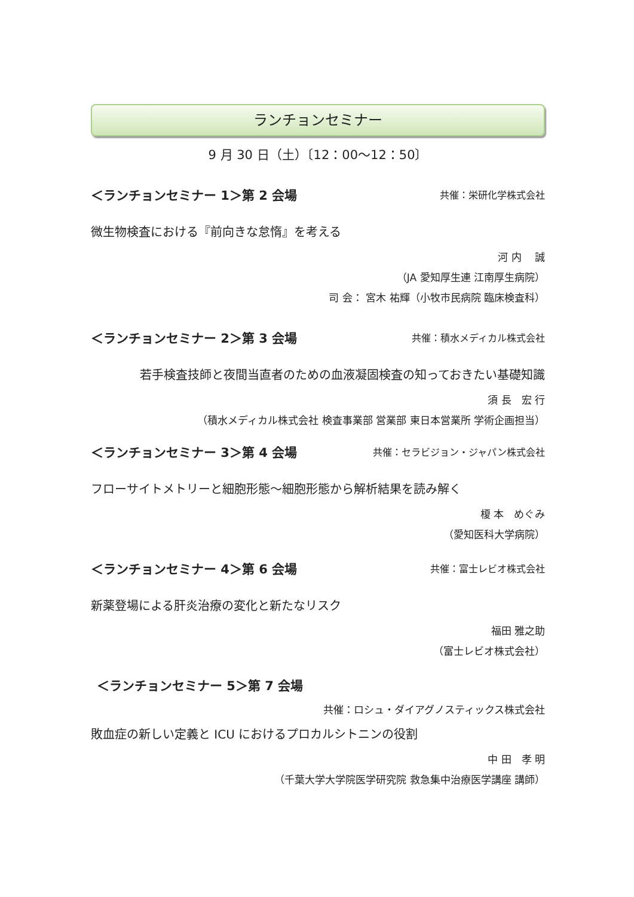ランチョンセミナー
9 月 30 日（土）〔12：00～12：50〕
＜ランチョンセミナー 1＞第 2 会場 共催：栄研化学株式会社
微生物検査における『前向きな怠惰』を考える
河 内　 誠
（JA 愛知厚生連 江南厚生病院）
司 会： 宮木 祐輝（小牧市民病院 臨床検査科）
＜ランチョンセミナー 2＞第 3 会場 共催：積水メディカル株式会社
若手検査技師と夜間当直者のための血液凝固検査の知っておきたい基礎知識
須 長　宏 行
（積水メディカル株式会社 検査事業部 営業部 東日本営業所 学術企画担当）
＜ランチョンセミナー 3＞第 4 会場 共催：セラビジョン・ジャパン株式会社
フローサイトメトリーと細胞形態～細胞形態から解析結果を読み解く
榎 本　めぐみ
（愛知医科大学病院）
＜ランチョンセミナー 4＞第 6 会場 共催：富士レビオ株式会社
新薬登場による肝炎治療の変化と新たなリスク
福田 雅之助
（富士レビオ株式会社）
＜ランチョンセミナー 5＞第 7 会場
共催：ロシュ・ダイアグノスティックス株式会社
敗血症の新しい定義と ICU におけるプロカルシトニンの役割
中 田　孝 明
（千葉大学大学院医学研究院 救急集中治療医学講座 講師）